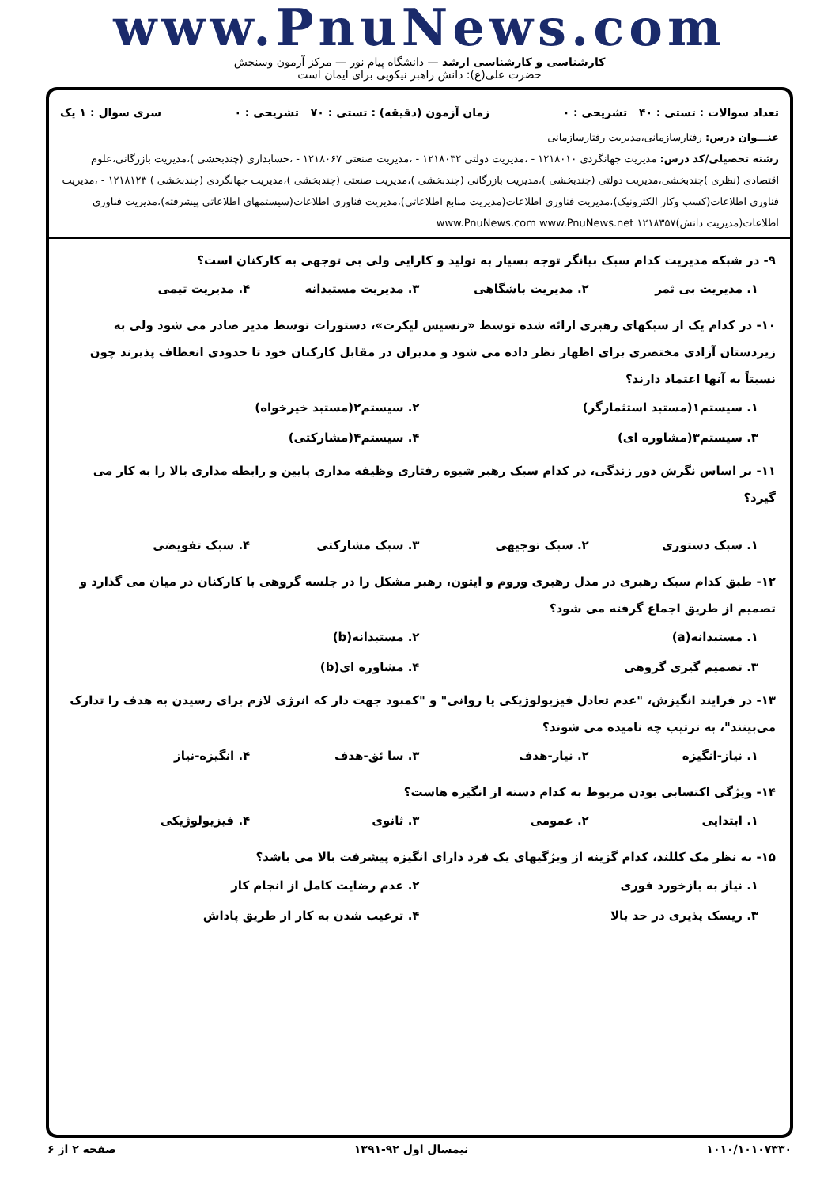www.PnuNews.com
کارشناسی و کارشناسی ارشد — دانشگاه پیام نور — مرکز آزمون وسنجش
حضرت علی(ع): دانش راهبر نیکویی برای ایمان است
تعداد سوالات : تستی : ۴۰ تشریحی : ۰ زمان آزمون (دقیقه) : تستی : ۷۰ تشریحی : ۰ سری سوال : ۱ یک
عنـــوان درس: رفتارسازمانی،مدیریت رفتارسازمانی
رشته تحصیلی/کد درس: مدیریت جهانگردی ۱۲۱۸۰۱۰ - ،مدیریت دولتی ۱۲۱۸۰۳۲ - ،مدیریت صنعتی ۱۲۱۸۰۶۷ - ،حسابداری (چندبخشی )،مدیریت بازرگانی،علوم اقتصادی (نظری )چندبخشی،مدیریت دولتی (چندبخشی )،مدیریت بازرگانی (چندبخشی )،مدیریت صنعتی (چندبخشی )،مدیریت جهانگردی (چندبخشی ) ۱۲۱۸۱۲۳ - ،مدیریت فناوری اطلاعات(کسب وکار الکترونیک)،مدیریت فناوری اطلاعات(مدیریت منابع اطلاعاتی)،مدیریت فناوری اطلاعات(سیستمهای اطلاعاتی پیشرفته)،مدیریت فناوری اطلاعات(مدیریت دانش)۱۲۱۸۳۵۷ www.PnuNews.com www.PnuNews.net
۹- در شبکه مدیریت کدام سبک بیانگر توجه بسیار به تولید و کارایی ولی بی توجهی به کارکنان است؟
۱. مدیریت بی ثمر ۲. مدیریت باشگاهی ۳. مدیریت مستبدانه ۴. مدیریت تیمی
۱۰- در کدام یک از سبکهای رهبری ارائه شده توسط «رنسیس لیکرت»، دستورات توسط مدیر صادر می شود ولی به زیردستان آزادی مختصری برای اظهار نظر داده می شود و مدیران در مقابل کارکنان خود تا حدودی انعطاف پذیرند چون نسبتاً به آنها اعتماد دارند؟
۱. سیستم۱(مستبد استثمارگر) ۲. سیستم۲(مستبد خیرخواه) ۳. سیستم۳(مشاوره ای) ۴. سیستم۴(مشارکتی)
۱۱- بر اساس نگرش دور زندگی، در کدام سبک رهبر شیوه رفتاری وظیفه مداری پایین و رابطه مداری بالا را به کار می گیرد؟
۱. سبک دستوری ۲. سبک توجیهی ۳. سبک مشارکتی ۴. سبک تفویضی
۱۲- طبق کدام سبک رهبری در مدل رهبری وروم و ایتون، رهبر مشکل را در جلسه گروهی با کارکنان در میان می گذارد و تصمیم از طریق اجماع گرفته می شود؟
۱. مستبدانه(a) ۲. مستبدانه(b) ۳. تصمیم گیری گروهی ۴. مشاوره ای(b)
۱۳- در فرایند انگیزش، "عدم تعادل فیزیولوژیکی یا روانی" و "کمبود جهت دار که انرژی لازم برای رسیدن به هدف را تدارک می‌بینند"، به ترتیب چه نامیده می شوند؟
۱. نیاز-انگیزه ۲. نیاز-هدف ۳. سا ئق-هدف ۴. انگیزه-نیاز
۱۴- ویژگی اکتسابی بودن مربوط به کدام دسته از انگیزه هاست؟
۱. ابتدایی ۲. عمومی ۳. ثانوی ۴. فیزیولوژیکی
۱۵- به نظر مک کللند، کدام گزینه از ویژگیهای یک فرد دارای انگیزه پیشرفت بالا می باشد؟
۱. نیاز به بازخورد فوری ۲. عدم رضایت کامل از انجام کار ۳. ریسک پذیری در حد بالا ۴. ترغیب شدن به کار از طریق پاداش
۱۰۱۰/۱۰۱۰۷۳۳۰ نیمسال اول ۹۲-۱۳۹۱ صفحه ۲ از ۶